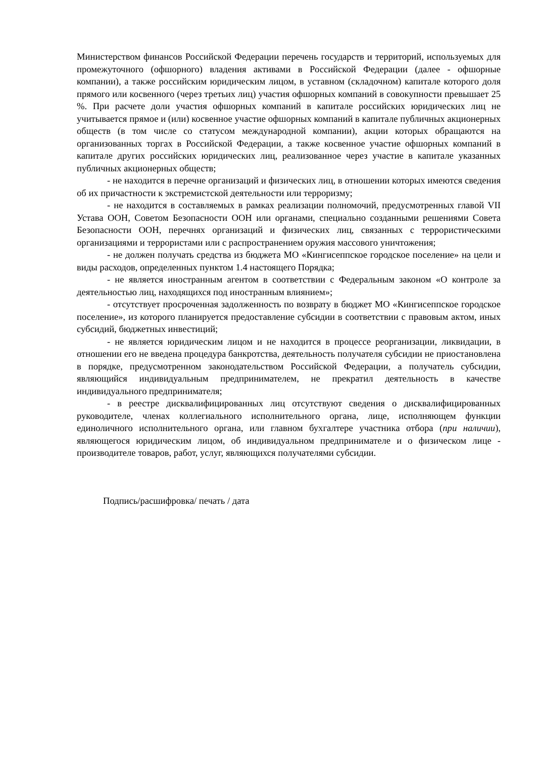Министерством финансов Российской Федерации перечень государств и территорий, используемых для промежуточного (офшорного) владения активами в Российской Федерации (далее - офшорные компании), а также российским юридическим лицом, в уставном (складочном) капитале которого доля прямого или косвенного (через третьих лиц) участия офшорных компаний в совокупности превышает 25 %. При расчете доли участия офшорных компаний в капитале российских юридических лиц не учитывается прямое и (или) косвенное участие офшорных компаний в капитале публичных акционерных обществ (в том числе со статусом международной компании), акции которых обращаются на организованных торгах в Российской Федерации, а также косвенное участие офшорных компаний в капитале других российских юридических лиц, реализованное через участие в капитале указанных публичных акционерных обществ;
- не находится в перечне организаций и физических лиц, в отношении которых имеются сведения об их причастности к экстремистской деятельности или терроризму;
- не находится в составляемых в рамках реализации полномочий, предусмотренных главой VII Устава ООН, Советом Безопасности ООН или органами, специально созданными решениями Совета Безопасности ООН, перечнях организаций и физических лиц, связанных с террористическими организациями и террористами или с распространением оружия массового уничтожения;
- не должен получать средства из бюджета МО «Кингисеппское городское поселение» на цели и виды расходов, определенных пунктом 1.4 настоящего Порядка;
- не является иностранным агентом в соответствии с Федеральным законом «О контроле за деятельностью лиц, находящихся под иностранным влиянием»;
- отсутствует просроченная задолженность по возврату в бюджет МО «Кингисеппское городское поселение», из которого планируется предоставление субсидии в соответствии с правовым актом, иных субсидий, бюджетных инвестиций;
- не является юридическим лицом и не находится в процессе реорганизации, ликвидации, в отношении его не введена процедура банкротства, деятельность получателя субсидии не приостановлена в порядке, предусмотренном законодательством Российской Федерации, а получатель субсидии, являющийся индивидуальным предпринимателем, не прекратил деятельность в качестве индивидуального предпринимателя;
- в реестре дисквалифицированных лиц отсутствуют сведения о дисквалифицированных руководителе, членах коллегиального исполнительного органа, лице, исполняющем функции единоличного исполнительного органа, или главном бухгалтере участника отбора (при наличии), являющегося юридическим лицом, об индивидуальном предпринимателе и о физическом лице - производителе товаров, работ, услуг, являющихся получателями субсидии.
Подпись/расшифровка/ печать / дата